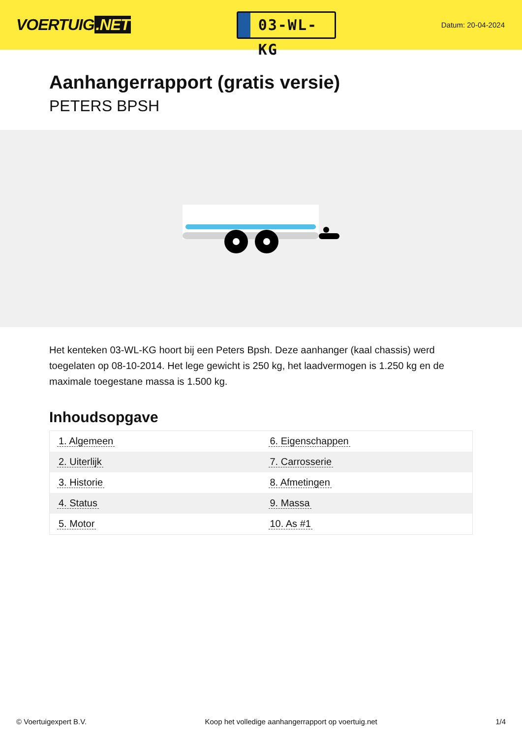VOERTUIG.NET
03-WL-KG
Datum: 20-04-2024
Aanhangerrapport (gratis versie)
PETERS BPSH
Het kenteken 03-WL-KG hoort bij een Peters Bpsh. Deze aanhanger (kaal chassis) werd toegelaten op 08-10-2014. Het lege gewicht is 250 kg, het laadvermogen is 1.250 kg en de maximale toegestane massa is 1.500 kg.
Inhoudsopgave
| 1. Algemeen | 6. Eigenschappen |
| 2. Uiterlijk | 7. Carrosserie |
| 3. Historie | 8. Afmetingen |
| 4. Status | 9. Massa |
| 5. Motor | 10. As #1 |
© Voertuigexpert B.V. Koop het volledige aanhangerrapport op voertuig.net 1/4